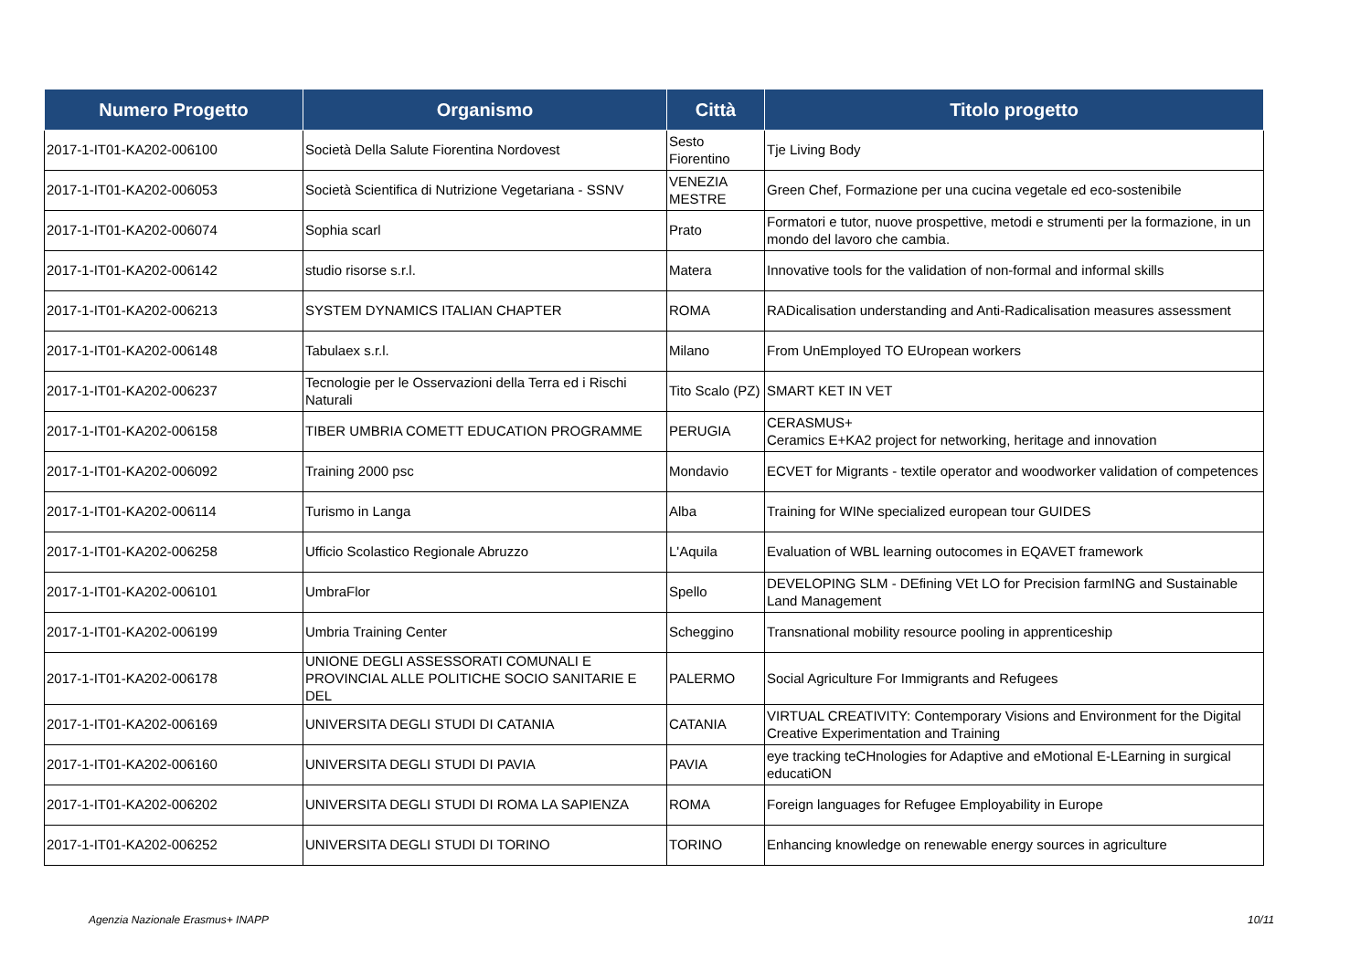| Numero Progetto | Organismo | Città | Titolo progetto |
| --- | --- | --- | --- |
| 2017-1-IT01-KA202-006100 | Società Della Salute Fiorentina Nordovest | Sesto Fiorentino | Tje Living Body |
| 2017-1-IT01-KA202-006053 | Società Scientifica di Nutrizione Vegetariana - SSNV | VENEZIA MESTRE | Green Chef, Formazione per una cucina vegetale ed eco-sostenibile |
| 2017-1-IT01-KA202-006074 | Sophia scarl | Prato | Formatori e tutor, nuove prospettive, metodi e strumenti per la formazione, in un mondo del lavoro che cambia. |
| 2017-1-IT01-KA202-006142 | studio risorse s.r.l. | Matera | Innovative tools for the validation of non-formal and informal skills |
| 2017-1-IT01-KA202-006213 | SYSTEM DYNAMICS ITALIAN CHAPTER | ROMA | RADicalisation understanding and Anti-Radicalisation measures assessment |
| 2017-1-IT01-KA202-006148 | Tabulaex s.r.l. | Milano | From UnEmployed TO EUropean workers |
| 2017-1-IT01-KA202-006237 | Tecnologie per le Osservazioni della Terra ed i Rischi Naturali | Tito Scalo (PZ) | SMART KET IN VET |
| 2017-1-IT01-KA202-006158 | TIBER UMBRIA COMETT EDUCATION PROGRAMME | PERUGIA | CERASMUS+ Ceramics E+KA2 project for networking, heritage and innovation |
| 2017-1-IT01-KA202-006092 | Training 2000 psc | Mondavio | ECVET for Migrants - textile operator and woodworker validation of competences |
| 2017-1-IT01-KA202-006114 | Turismo in Langa | Alba | Training for WINe specialized european tour GUIDES |
| 2017-1-IT01-KA202-006258 | Ufficio Scolastico Regionale Abruzzo | L'Aquila | Evaluation of WBL learning outocomes in EQAVET framework |
| 2017-1-IT01-KA202-006101 | UmbraFlor | Spello | DEVELOPING SLM - DEfining VEt LO for Precision farmING and Sustainable Land Management |
| 2017-1-IT01-KA202-006199 | Umbria Training Center | Scheggino | Transnational mobility resource pooling in apprenticeship |
| 2017-1-IT01-KA202-006178 | UNIONE DEGLI ASSESSORATI COMUNALI E PROVINCIAL ALLE POLITICHE SOCIO SANITARIE E DEL | PALERMO | Social Agriculture For Immigrants and Refugees |
| 2017-1-IT01-KA202-006169 | UNIVERSITA DEGLI STUDI DI CATANIA | CATANIA | VIRTUAL CREATIVITY: Contemporary Visions and Environment for the Digital Creative Experimentation and Training |
| 2017-1-IT01-KA202-006160 | UNIVERSITA DEGLI STUDI DI PAVIA | PAVIA | eye tracking teCHnologies for Adaptive and eMotional E-LEarning in surgical educatiON |
| 2017-1-IT01-KA202-006202 | UNIVERSITA DEGLI STUDI DI ROMA LA SAPIENZA | ROMA | Foreign languages for Refugee Employability in Europe |
| 2017-1-IT01-KA202-006252 | UNIVERSITA DEGLI STUDI DI TORINO | TORINO | Enhancing knowledge on renewable energy sources in agriculture |
Agenzia Nazionale Erasmus+ INAPP
10/11